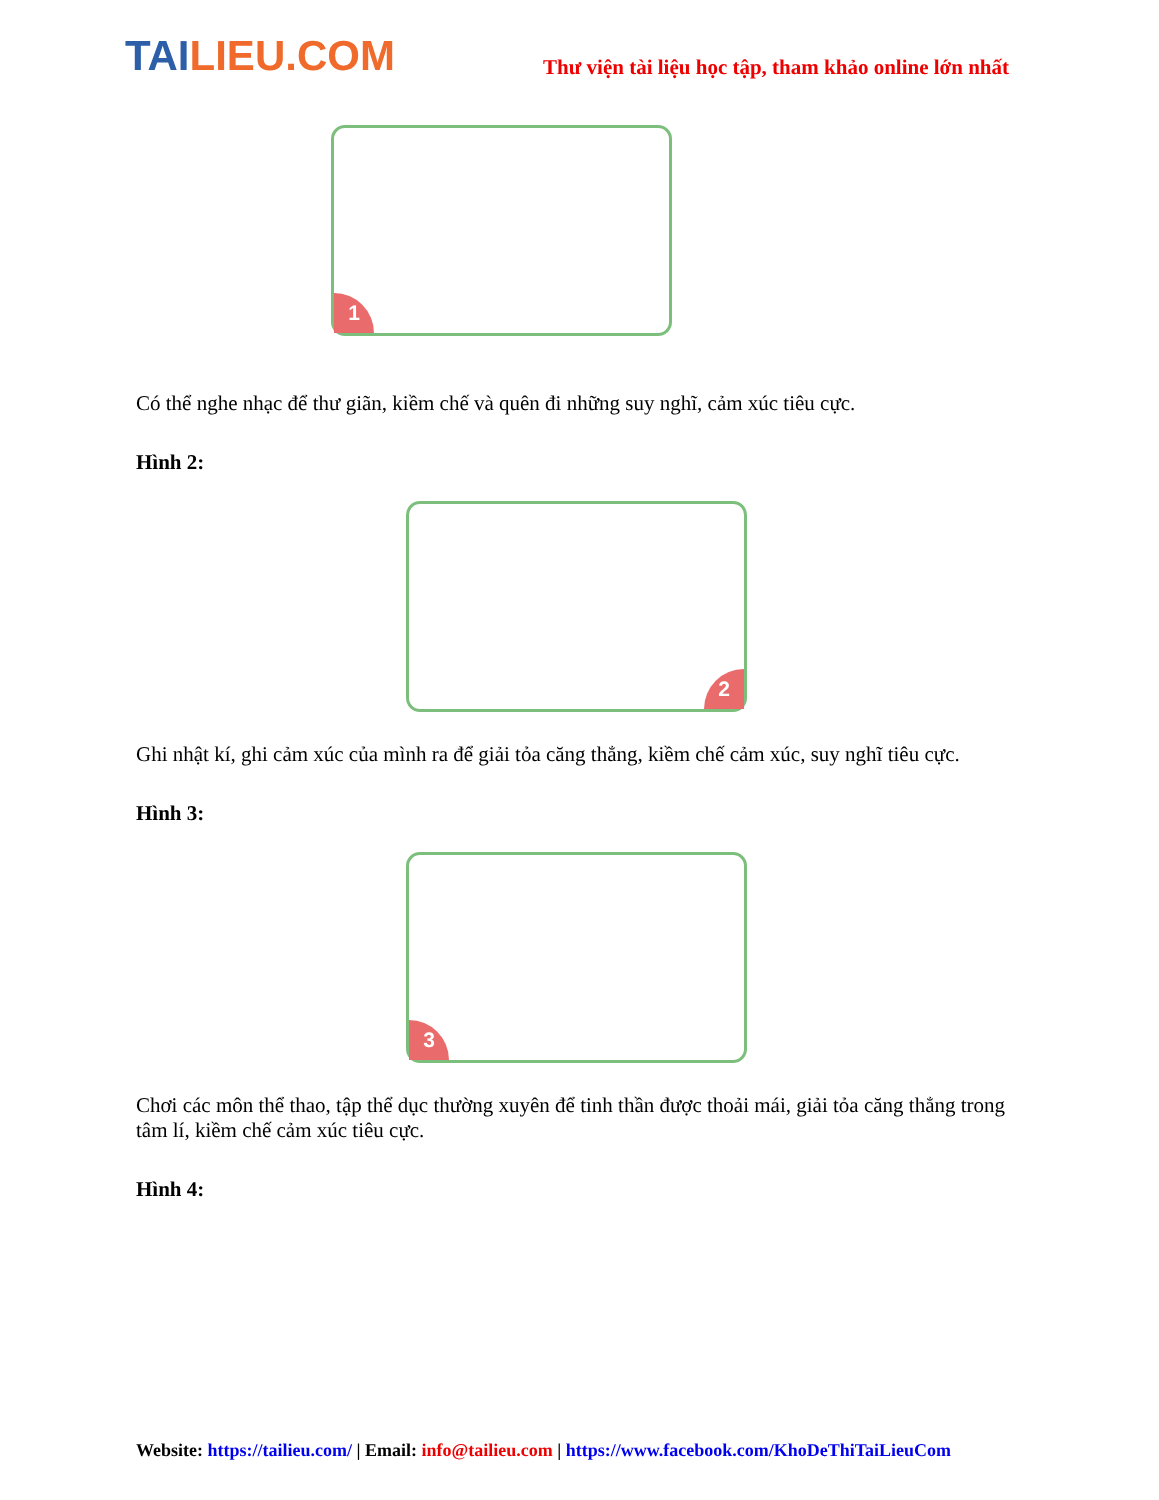TAILIEU.COM
Thư viện tài liệu học tập, tham khảo online lớn nhất
1
Có thể nghe nhạc để thư giãn, kiềm chế và quên đi những suy nghĩ, cảm xúc tiêu cực.
Hình 2:
2
Ghi nhật kí, ghi cảm xúc của mình ra để giải tỏa căng thẳng, kiềm chế cảm xúc, suy nghĩ tiêu cực.
Hình 3:
3
Chơi các môn thể thao, tập thể dục thường xuyên để tinh thần được thoải mái, giải tỏa căng thẳng trong tâm lí, kiềm chế cảm xúc tiêu cực.
Hình 4:
Website: https://tailieu.com/ | Email: info@tailieu.com | https://www.facebook.com/KhoDeThiTaiLieuCom